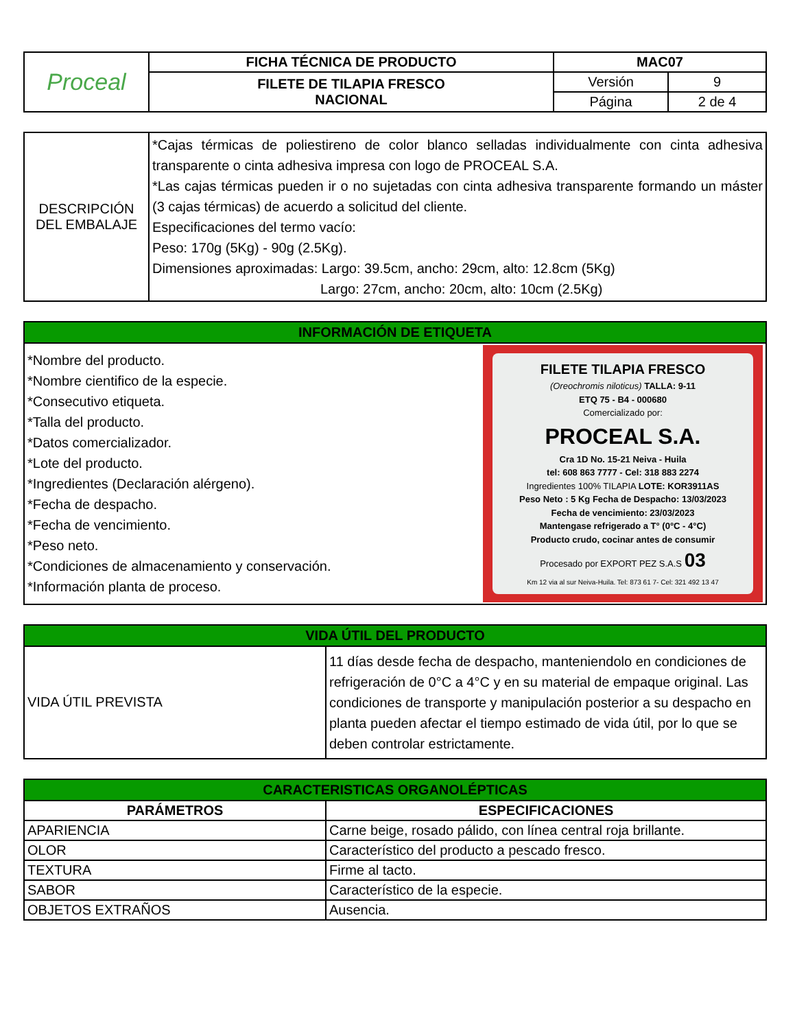| Proceal | FICHA TÉCNICA DE PRODUCTO | MAC07 | |
| | FILETE DE TILAPIA FRESCO NACIONAL | Versión | 9 |
| | | Página | 2 de 4 |
| DESCRIPCIÓN DEL EMBALAJE | *Cajas térmicas de poliestireno de color blanco selladas individualmente con cinta adhesiva transparente o cinta adhesiva impresa con logo de PROCEAL S.A. *Las cajas térmicas pueden ir o no sujetadas con cinta adhesiva transparente formando un máster (3 cajas térmicas) de acuerdo a solicitud del cliente. Especificaciones del termo vacío: Peso: 170g (5Kg) - 90g (2.5Kg). Dimensiones aproximadas: Largo: 39.5cm, ancho: 29cm, alto: 12.8cm (5Kg) Largo: 27cm, ancho: 20cm, alto: 10cm (2.5Kg) |
| INFORMACIÓN DE ETIQUETA | |
| *Nombre del producto. *Nombre cientifico de la especie. *Consecutivo etiqueta. *Talla del producto. *Datos comercializador. *Lote del producto. *Ingredientes (Declaración alérgeno). *Fecha de despacho. *Fecha de vencimiento. *Peso neto. *Condiciones de almacenamiento y conservación. *Información planta de proceso. | FILETE TILAPIA FRESCO (Oreochromis niloticus) TALLA: 9-11 ETQ 75 - B4 - 000680 Comercializado por: PROCEAL S.A. Cra 1D No. 15-21 Neiva - Huila tel: 608 863 7777 - Cel: 318 883 2274 Ingredientes 100% TILAPIA LOTE: KOR3911AS Peso Neto : 5 Kg Fecha de Despacho: 13/03/2023 Fecha de vencimiento: 23/03/2023 Mantengase refrigerado a T° (0°C - 4°C) Producto crudo, cocinar antes de consumir Procesado por EXPORT PEZ S.A.S 03 Km 12 via al sur Neiva-Huila. Tel: 873 61 7- Cel: 321 492 13 47 |
| VIDA ÚTIL DEL PRODUCTO | |
| VIDA ÚTIL PREVISTA | 11 días desde fecha de despacho, manteniendolo en condiciones de refrigeración de 0°C a 4°C y en su material de empaque original. Las condiciones de transporte y manipulación posterior a su despacho en planta pueden afectar el tiempo estimado de vida útil, por lo que se deben controlar estrictamente. |
| CARACTERISTICAS ORGANOLÉPTICAS | |
| PARÁMETROS | ESPECIFICACIONES |
| APARIENCIA | Carne beige, rosado pálido, con línea central roja brillante. |
| OLOR | Característico del producto a pescado fresco. |
| TEXTURA | Firme al tacto. |
| SABOR | Característico de la especie. |
| OBJETOS EXTRAÑOS | Ausencia. |